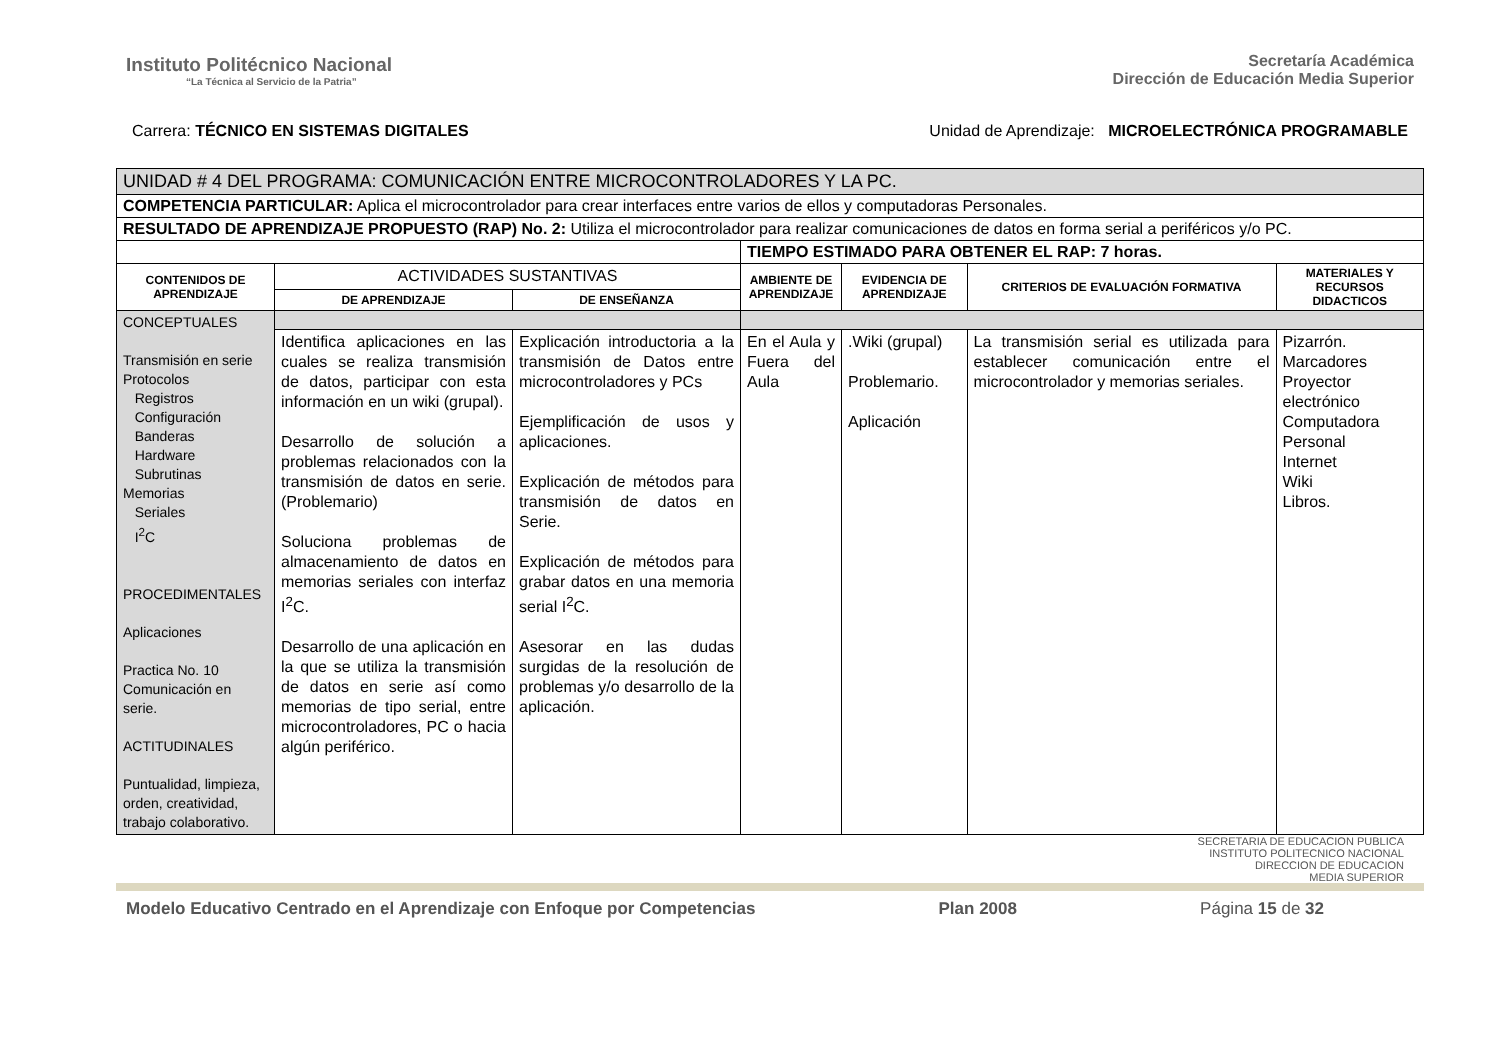Instituto Politécnico Nacional
“La Técnica al Servicio de la Patria”
Secretaría Académica
Dirección de Educación Media Superior
Carrera: TÉCNICO EN SISTEMAS DIGITALES
Unidad de Aprendizaje: MICROELECTRÓNICA PROGRAMABLE
| UNIDAD # 4 DEL PROGRAMA: COMUNICACIÓN ENTRE MICROCONTROLADORES Y LA PC. | | | | | | |
| COMPETENCIA PARTICULAR: Aplica el microcontrolador para crear interfaces entre varios de ellos y computadoras Personales. | | | | | | |
| RESULTADO DE APRENDIZAJE PROPUESTO (RAP) No. 2: Utiliza el microcontrolador para realizar comunicaciones de datos en forma serial a periféricos y/o PC. | | | | | | |
| | | | TIEMPO ESTIMADO PARA OBTENER EL RAP: 7 horas. | | | |
| CONTENIDOS DE APRENDIZAJE | ACTIVIDADES SUSTANTIVAS | | AMBIENTE DE APRENDIZAJE | EVIDENCIA DE APRENDIZAJE | CRITERIOS DE EVALUACIÓN FORMATIVA | MATERIALES Y RECURSOS DIDACTICOS |
| | DE APRENDIZAJE | DE ENSEÑANZA | | | | |
| CONCEPTUALES Transmisión en serie Protocolos Registros Configuración Banderas Hardware Subrutinas Memorias Seriales I<sup>2</sup>C PROCEDIMENTALES Aplicaciones Practica No. 10 Comunicación en serie. ACTITUDINALES Puntualidad, limpieza, orden, creatividad, trabajo colaborativo. | | | | | | |
| | Identifica aplicaciones en las cuales se realiza transmisión de datos, participar con esta información en un wiki (grupal). Desarrollo de solución a problemas relacionados con la transmisión de datos en serie. (Problemario) Soluciona problemas de almacenamiento de datos en memorias seriales con interfaz I<sup>2</sup>C. Desarrollo de una aplicación en la que se utiliza la transmisión de datos en serie así como memorias de tipo serial, entre microcontroladores, PC o hacia algún periférico. | Explicación introductoria a la transmisión de Datos entre microcontroladores y PCs Ejemplificación de usos y aplicaciones. Explicación de métodos para transmisión de datos en Serie. Explicación de métodos para grabar datos en una memoria serial I<sup>2</sup>C. Asesorar en las dudas surgidas de la resolución de problemas y/o desarrollo de la aplicación. | En el Aula y Fuera del Aula | .Wiki (grupal) Problemario. Aplicación | La transmisión serial es utilizada para establecer comunicación entre el microcontrolador y memorias seriales. | Pizarrón. Marcadores Proyector electrónico Computadora Personal Internet Wiki Libros. |
SECRETARIA DE EDUCACION PUBLICA
INSTITUTO POLITECNICO NACIONAL
DIRECCION DE EDUCACION
MEDIA SUPERIOR
Modelo Educativo Centrado en el Aprendizaje con Enfoque por Competencias Plan 2008 Página 15 de 32